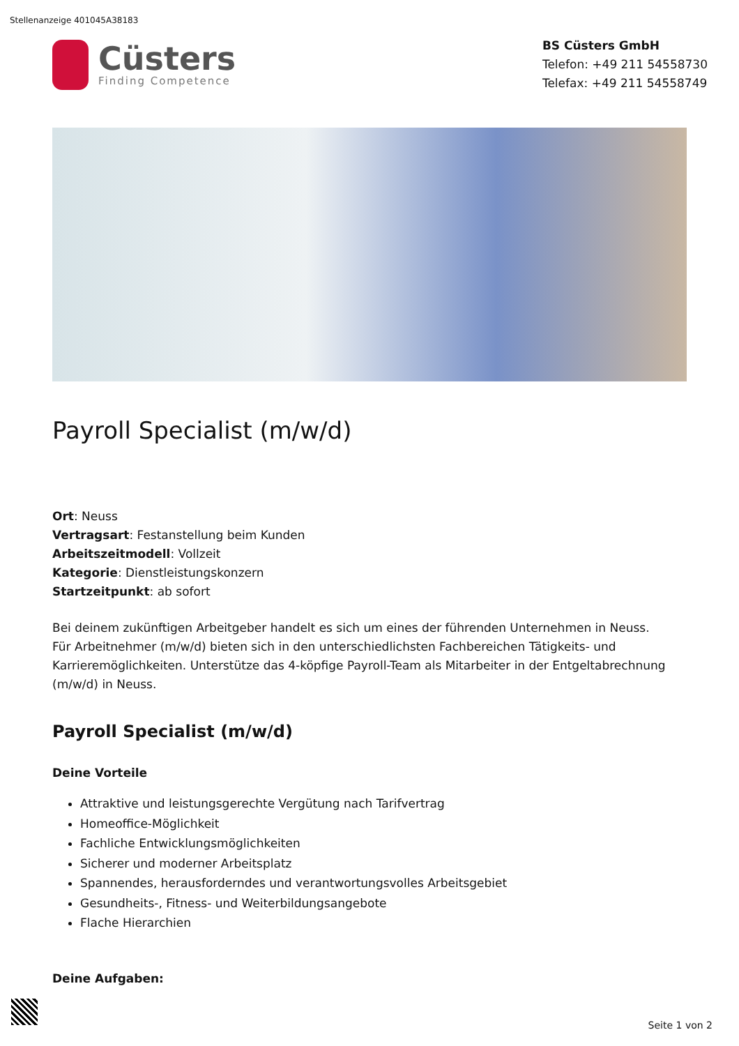Stellenanzeige 401045A38183
Cüsters
Finding Competence
BS Cüsters GmbH
Telefon: +49 211 54558730
Telefax: +49 211 54558749
Payroll Specialist (m/w/d)
Ort: Neuss
Vertragsart: Festanstellung beim Kunden
Arbeitszeitmodell: Vollzeit
Kategorie: Dienstleistungskonzern
Startzeitpunkt: ab sofort
Bei deinem zukünftigen Arbeitgeber handelt es sich um eines der führenden Unternehmen in Neuss. Für Arbeitnehmer (m/w/d) bieten sich in den unterschiedlichsten Fachbereichen Tätigkeits- und Karrieremöglichkeiten. Unterstütze das 4-köpfige Payroll-Team als Mitarbeiter in der Entgeltabrechnung (m/w/d) in Neuss.
Payroll Specialist (m/w/d)
Deine Vorteile
Attraktive und leistungsgerechte Vergütung nach Tarifvertrag
Homeoffice-Möglichkeit
Fachliche Entwicklungsmöglichkeiten
Sicherer und moderner Arbeitsplatz
Spannendes, herausforderndes und verantwortungsvolles Arbeitsgebiet
Gesundheits-, Fitness- und Weiterbildungsangebote
Flache Hierarchien
Deine Aufgaben:
Seite 1 von 2